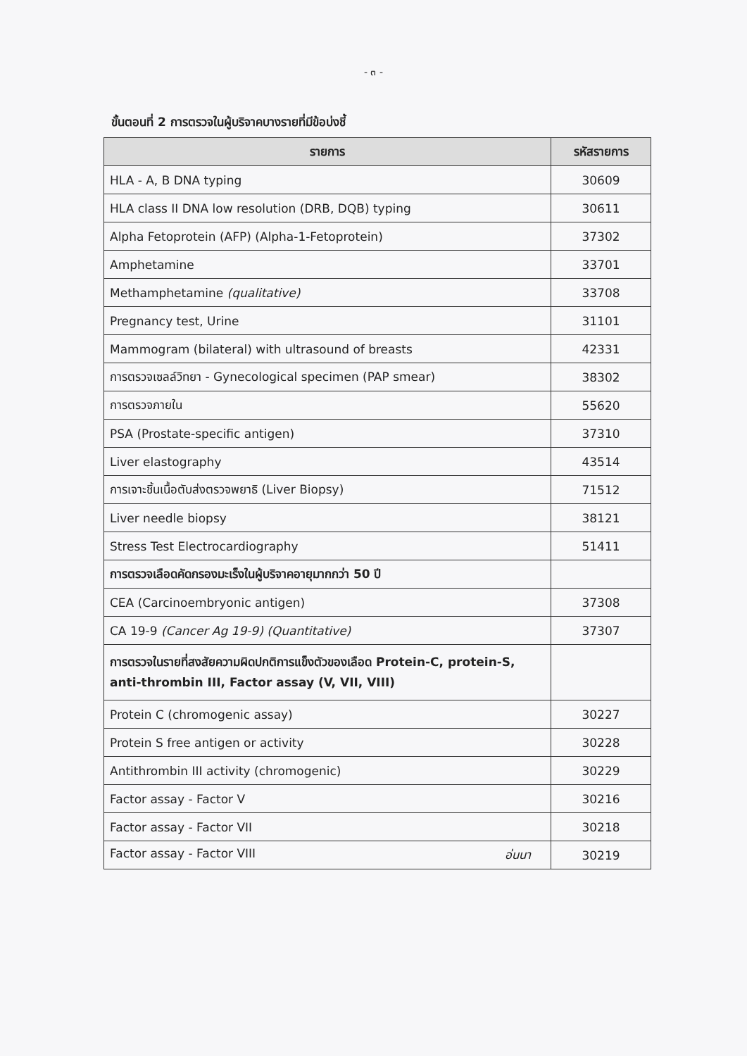- ๓ -
ขั้นตอนที่ 2 การตรวจในผู้บริจาคบางรายที่มีข้อบ่งชี้
| รายการ | รหัสรายการ |
| --- | --- |
| HLA - A, B DNA typing | 30609 |
| HLA class II DNA low resolution (DRB, DQB) typing | 30611 |
| Alpha Fetoprotein (AFP) (Alpha-1-Fetoprotein) | 37302 |
| Amphetamine | 33701 |
| Methamphetamine (qualitative) | 33708 |
| Pregnancy test, Urine | 31101 |
| Mammogram (bilateral) with ultrasound of breasts | 42331 |
| การตรวจเซลล์วิทยา - Gynecological specimen (PAP smear) | 38302 |
| การตรวจภายใน | 55620 |
| PSA (Prostate-specific antigen) | 37310 |
| Liver elastography | 43514 |
| การเจาะชิ้นเนื้อตับส่งตรวจพยาธิ (Liver Biopsy) | 71512 |
| Liver needle biopsy | 38121 |
| Stress Test Electrocardiography | 51411 |
| การตรวจเลือดคัดกรองมะเร็งในผู้บริจาคอายุมากกว่า 50 ปี | |
| CEA (Carcinoembryonic antigen) | 37308 |
| CA 19-9 (Cancer Ag 19-9) (Quantitative) | 37307 |
| การตรวจในรายที่สงสัยความผิดปกติการแข็งตัวของเลือด Protein-C, protein-S, anti-thrombin III, Factor assay (V, VII, VIII) | |
| Protein C (chromogenic assay) | 30227 |
| Protein S free antigen or activity | 30228 |
| Antithrombin III activity (chromogenic) | 30229 |
| Factor assay - Factor V | 30216 |
| Factor assay - Factor VII | 30218 |
| Factor assay - Factor VIII อ่นนา | 30219 |